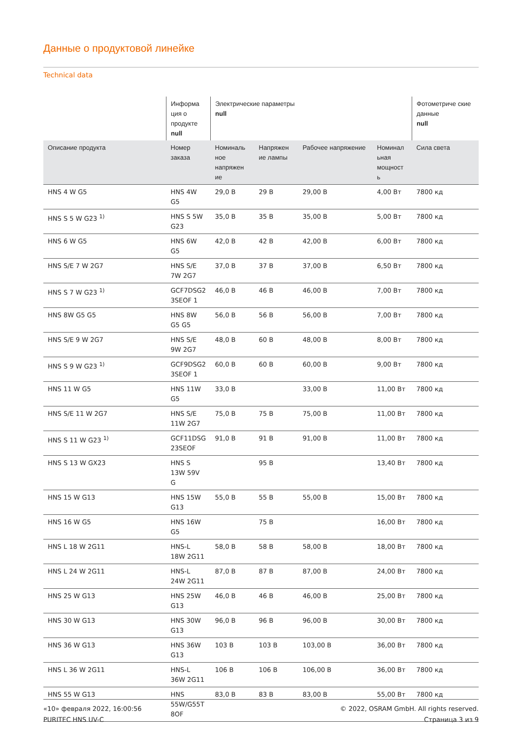Данные о продуктовой линейке
Technical data
| | Информа ция о продукте null | Электрические параметры null | | | | Фотометриче ские данные null |
| --- | --- | --- | --- | --- | --- | --- |
| Описание продукта | Номер заказа | Номиналь ное напряжен ие | Напряжен ие лампы | Рабочее напряжение | Номинал ьная мощност ь | Сила света |
| HNS 4 W G5 | HNS 4W G5 | 29,0 В | 29 В | 29,00 В | 4,00 Вт | 7800 кд |
| HNS S 5 W G23 <sup>1)</sup> | HNS S 5W G23 | 35,0 В | 35 В | 35,00 В | 5,00 Вт | 7800 кд |
| HNS 6 W G5 | HNS 6W G5 | 42,0 В | 42 В | 42,00 В | 6,00 Вт | 7800 кд |
| HNS S/E 7 W 2G7 | HNS S/E 7W 2G7 | 37,0 В | 37 В | 37,00 В | 6,50 Вт | 7800 кд |
| HNS S 7 W G23 <sup>1)</sup> | GCF7DSG2 3SEOF 1 | 46,0 В | 46 В | 46,00 В | 7,00 Вт | 7800 кд |
| HNS 8W G5 G5 | HNS 8W G5 G5 | 56,0 В | 56 В | 56,00 В | 7,00 Вт | 7800 кд |
| HNS S/E 9 W 2G7 | HNS S/E 9W 2G7 | 48,0 В | 60 В | 48,00 В | 8,00 Вт | 7800 кд |
| HNS S 9 W G23 <sup>1)</sup> | GCF9DSG2 3SEOF 1 | 60,0 В | 60 В | 60,00 В | 9,00 Вт | 7800 кд |
| HNS 11 W G5 | HNS 11W G5 | 33,0 В | | 33,00 В | 11,00 Вт | 7800 кд |
| HNS S/E 11 W 2G7 | HNS S/E 11W 2G7 | 75,0 В | 75 В | 75,00 В | 11,00 Вт | 7800 кд |
| HNS S 11 W G23 <sup>1)</sup> | GCF11DSG 23SEOF | 91,0 В | 91 В | 91,00 В | 11,00 Вт | 7800 кд |
| HNS S 13 W GX23 | HNS S 13W 59V G | | 95 В | | 13,40 Вт | 7800 кд |
| HNS 15 W G13 | HNS 15W G13 | 55,0 В | 55 В | 55,00 В | 15,00 Вт | 7800 кд |
| HNS 16 W G5 | HNS 16W G5 | | 75 В | | 16,00 Вт | 7800 кд |
| HNS L 18 W 2G11 | HNS-L 18W 2G11 | 58,0 В | 58 В | 58,00 В | 18,00 Вт | 7800 кд |
| HNS L 24 W 2G11 | HNS-L 24W 2G11 | 87,0 В | 87 В | 87,00 В | 24,00 Вт | 7800 кд |
| HNS 25 W G13 | HNS 25W G13 | 46,0 В | 46 В | 46,00 В | 25,00 Вт | 7800 кд |
| HNS 30 W G13 | HNS 30W G13 | 96,0 В | 96 В | 96,00 В | 30,00 Вт | 7800 кд |
| HNS 36 W G13 | HNS 36W G13 | 103 В | 103 В | 103,00 В | 36,00 Вт | 7800 кд |
| HNS L 36 W 2G11 | HNS-L 36W 2G11 | 106 В | 106 В | 106,00 В | 36,00 Вт | 7800 кд |
| HNS 55 W G13 | HNS 55W/G55T 8OF | 83,0 В | 83 В | 83,00 В | 55,00 Вт | 7800 кд |
«10» февраля 2022, 16:00:56
PURITEC HNS UV-C
© 2022, OSRAM GmbH. All rights reserved.
Страница 3 из 9